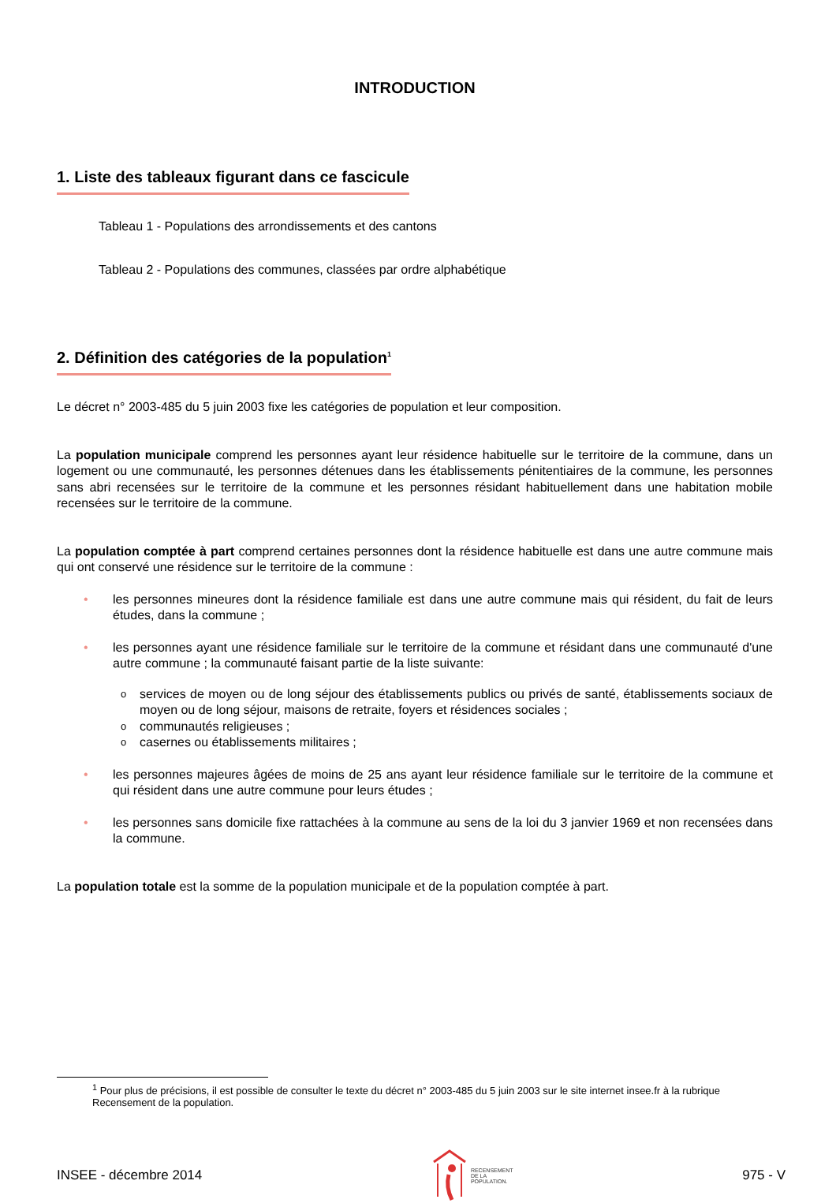INTRODUCTION
1. Liste des tableaux figurant dans ce fascicule
Tableau 1 - Populations des arrondissements et des cantons
Tableau 2 - Populations des communes, classées par ordre alphabétique
2. Définition des catégories de la population<sup>1</sup>
Le décret n° 2003-485 du 5 juin 2003 fixe les catégories de population et leur composition.
La population municipale comprend les personnes ayant leur résidence habituelle sur le territoire de la commune, dans un logement ou une communauté, les personnes détenues dans les établissements pénitentiaires de la commune, les personnes sans abri recensées sur le territoire de la commune et les personnes résidant habituellement dans une habitation mobile recensées sur le territoire de la commune.
La population comptée à part comprend certaines personnes dont la résidence habituelle est dans une autre commune mais qui ont conservé une résidence sur le territoire de la commune :
• les personnes mineures dont la résidence familiale est dans une autre commune mais qui résident, du fait de leurs études, dans la commune ;
• les personnes ayant une résidence familiale sur le territoire de la commune et résidant dans une communauté d'une autre commune ; la communauté faisant partie de la liste suivante:
o services de moyen ou de long séjour des établissements publics ou privés de santé, établissements sociaux de moyen ou de long séjour, maisons de retraite, foyers et résidences sociales ;
o communautés religieuses ;
o casernes ou établissements militaires ;
• les personnes majeures âgées de moins de 25 ans ayant leur résidence familiale sur le territoire de la commune et qui résident dans une autre commune pour leurs études ;
• les personnes sans domicile fixe rattachées à la commune au sens de la loi du 3 janvier 1969 et non recensées dans la commune.
La population totale est la somme de la population municipale et de la population comptée à part.
<sup>1</sup> Pour plus de précisions, il est possible de consulter le texte du décret n° 2003-485 du 5 juin 2003 sur le site internet insee.fr à la rubrique Recensement de la population.
INSEE - décembre 2014 RECENSEMENT
DE LA
POPULATION. 975 - V